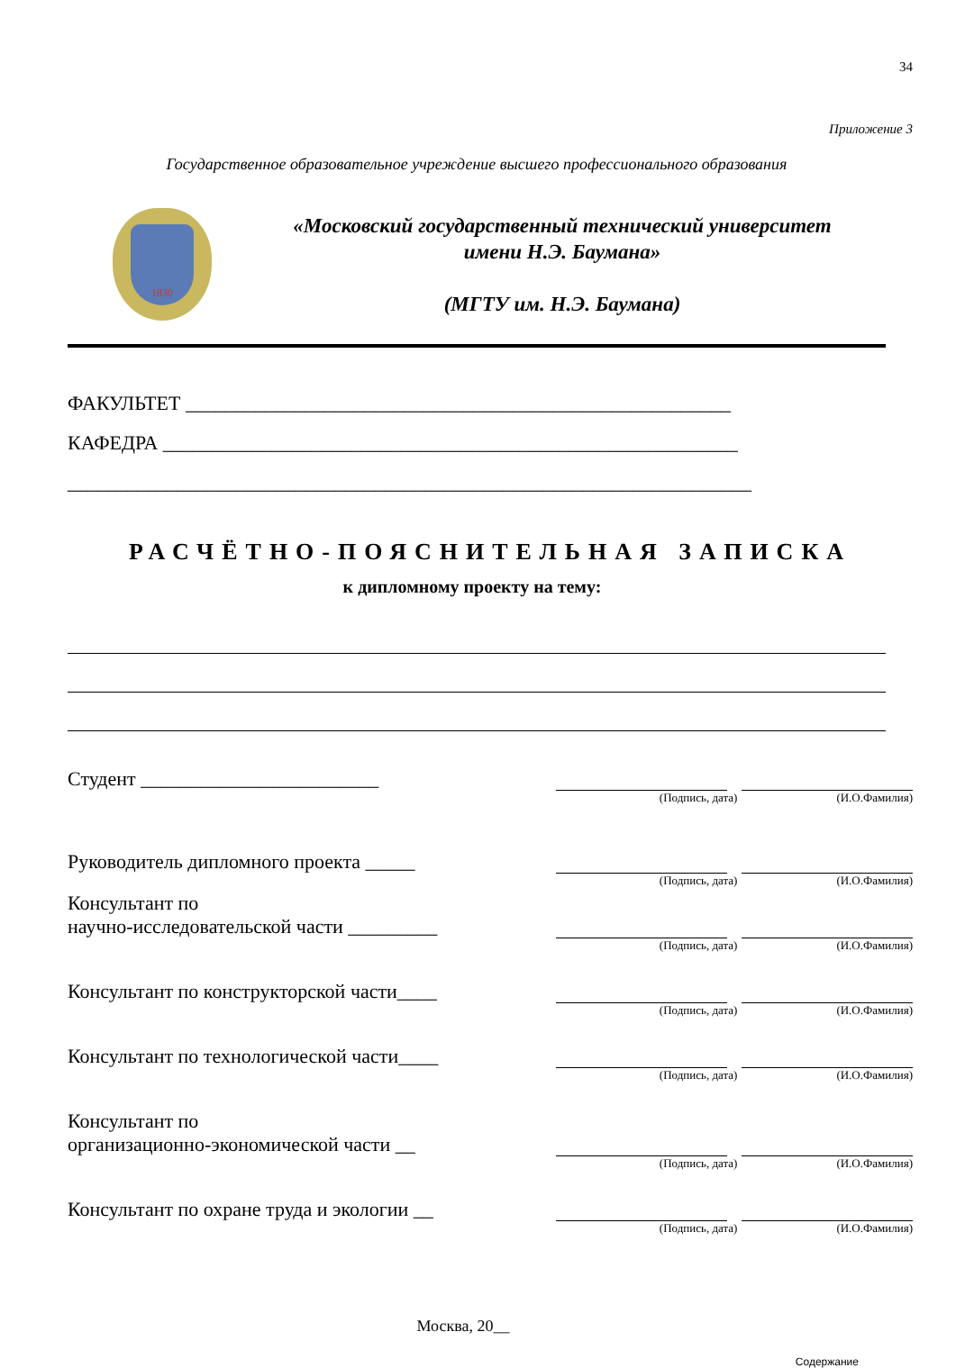34
Приложение 3
Государственное образовательное учреждение высшего профессионального образования
1830
«Московский государственный технический университет
имени Н.Э. Баумана»
(МГТУ им. Н.Э. Баумана)
ФАКУЛЬТЕТ _______________________________________________________
КАФЕДРА __________________________________________________________
_____________________________________________________________________
РАСЧЁТНО-ПОЯСНИТЕЛЬНАЯ ЗАПИСКА
к дипломному проекту на тему:
Студент ________________________
(Подпись, дата) (И.О.Фамилия)
Руководитель дипломного проекта _____
(Подпись, дата) (И.О.Фамилия)
Консультант по
научно-исследовательской части _________
(Подпись, дата) (И.О.Фамилия)
Консультант по конструкторской части____
(Подпись, дата) (И.О.Фамилия)
Консультант по технологической части____
(Подпись, дата) (И.О.Фамилия)
Консультант по
организационно-экономической части __
(Подпись, дата) (И.О.Фамилия)
Консультант по охране труда и экологии __
(Подпись, дата) (И.О.Фамилия)
Москва, 20__
Содержание